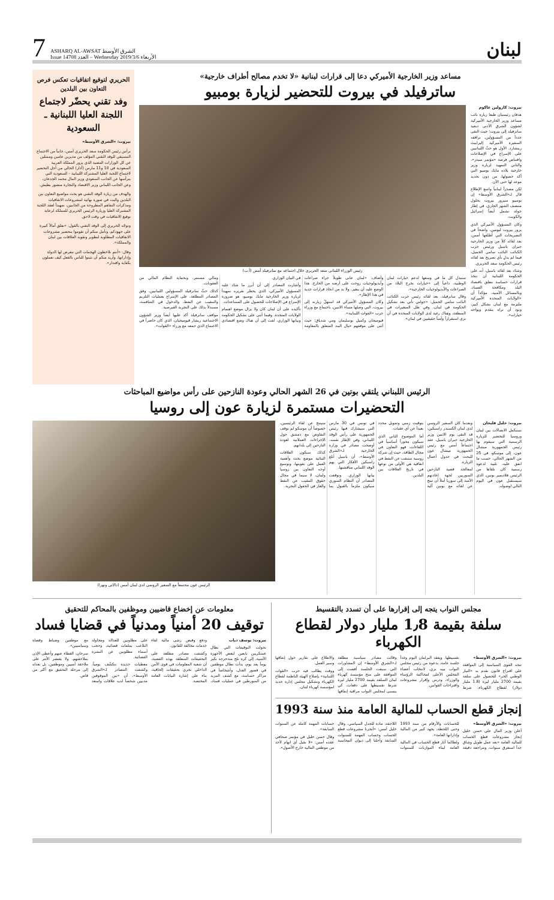لبنان
7 ASHARQ AL-AWSAT الشرق الأوسط
Issue 14708 العدد – Wednesday 2019/3/6 الأربعاء
مساعد وزير الخارجية الأميركي دعا إلى قرارات لبنانية «لا تخدم مصالح أطراف خارجية»
ساترفيلد في بيروت للتحضير لزيارة بومبيو
بيروت: كارولين عاكوم
هدفان رئيسيان طبعا زيارة نائب مساعد وزير الخارجية الأميركية لشؤون الشرق الأدنى ديفيد ساترفيلد إلى بيروت؛ حيث التقى عدداً من المسؤولين، ترافقه السفيرة الأميركية إليزابيث ريتشارد. الأول هو حثّ اللبنانيين على الإسراع في الإصلاحات واقتناص فرصة «مؤتمر سيدر»، والثاني التمهيد لزيارة وزير خارجية بلاده مايك بومبيو التي أكد حصولها، من دون تحديد موعد لها حتى الآن.
لكن مصدراً لبنانياً واسع الإطلاع قال لـ«الشرق الأوسط» إن بومبيو سيزور بيروت بحلول منتصف الشهر الجاري، في إطار جولة تشمل أيضاً إسرائيل والكويت.
وكان المسؤول الأميركي الذي يزور بيروت ليومين، واضحاً في التصريحات التي أطلقها أمس، بعد لقائه كلاً من وزير الخارجية جبران باسيل ورئيس حزب الكتائب النائب سامي الجميل، فيما لم يدلِ بأي تصريح بعد لقائه رئيس الحكومة سعد الحريري.
وشدّد بعد لقائه باسيل، أنه على الحكومة اللبنانية أن تتخذ قرارات حساسة تتعلق باقتصاد البلد ومكافحة الفساد، وبالمسائل الأمنية، مؤكداً أن «الولايات المتحدة الأميركية ملتزمة مع لبنان بشكل كبير، وتود أن تراه يتقدم ويواجه خياراته».
رئيس الوزراء اللبناني سعد الحريري خلال اجتماعه مع ساترفيلد أمس (أ.ب)
ستبذل كل ما في وسعها لدعم خيارات لبنان الوطنية، داعياً إلى «خيارات تخرج البلاد من الصراعات والأيديولوجيات الخارجية».
وقال ساترفيلد، بعد لقائه رئيس حزب الكتائب النائب سامي الجميل: «جولتي تأتي بعد تشكيل الحكومة في لبنان، وفي ظل المتغيرات في المنطقة، وهناك رغبة لدى الولايات المتحدة في أن ترى استقراراً وأمناً حقيقيين في لبنان».
وأضاف: «لبنان عانى طويلاً جراء صراعات وأيديولوجيات زوجت على أرضه من الخارج. هذا الوضع عليه أن يتغير، ولا بد من اتخاذ قرارات جدية في هذا الإطار».
وكان المسؤول الأميركي قد استهلّ زيارته إلى بيروت، التي وصلها مساء الاثنين، باجتماع مع وزراء حزب «القوات اللبنانية».
قيوميجان وكميل بوسليمان ومي شدياق؛ حيث أثنى على موقفهم حيال البند المتعلق بالمقاومة في البيان الوزاري.
وأشارت المصادر إلى أن أبرز ما شدّد عليه المسؤول الأميركي، الذي يحضّر تقريره تمهيداً لزيارة وزير الخارجية مايك بومبيو، هو ضرورة الإسراع في الإصلاحات للحصول على المساعدات.
تأكيده على أن لبنان كان ولا يزال موضع اهتمام الولايات المتحدة. وفيما أثنى على تشكيل الحكومة وبيانها الوزاري، لفت إلى أن هناك وضع اقتصادي ومالي مستمر، وبحماية النظام المالي من العقوبات.
كذلك حثّ ساترفيلد المسؤولين اللبنانيين، وفق المصادر المطلعة، على الإسراع بعمليات التلزيم والتنقيب عن النفط، والدخول في المنافسة، مستدلاً بذلك على التجربة القبرصية.
مواقف ساترفيلد أكد عليها أيضاً وزير الشؤون الاجتماعية ريشار قيوميجيان، الذي كان حاضراً في الاجتماع الذي جمعه مع وزراء «القوات».
الحريري لتوقيع اتفاقيات تعكس فرص التعاون بين البلدين
وفد تقني يحضّر لاجتماع اللجنة العليا اللبنانية ـ السعودية
بيروت: «الشرق الأوسط»
ترأس رئيس الحكومة سعد الحريري أمس، جانباً من الاجتماع التنسيقي للوفد التقني المؤلف من مديرين عامين وممثلين عن كل الوزارات المعنية الذي يزور المملكة العربية السعودية في 10 و11 مارس (آذار) الحالي من أجل التحضير لاجتماع اللجنة العليا المشتركة اللبنانية - السعودية التي يترأسها عن الجانب السعودي وزير المال محمد الجدعان، وعن الجانب اللبناني وزير الاقتصاد والتجارة منصور بطيش.
والهدف من زيارة الوفد التقني هو بحث مواضيع التعاون بين البلدين والبت في صورة نهائية لمشروعات الاتفاقيات ومذكرات التفاهم المطروحة من الجانبين، تمهيداً لعقد اللجنة المشتركة العليا وزيارة الرئيس الحريري للمملكة لرعاية توقيع الاتفاقيات في وقت لاحق.
وتوجّه الحريري إلى الوفد التقني بالقول: «نعلق آمالاً كبيرة على جهودكم، ونأمل منكم أن تقوموا بتحضير مشروعات الاتفاقيات المطلوبة لتطوير وتقوية العلاقات بين لبنان والمملكة».
وقال: «أنتم تلاحظون الهجمات التي تتعرض لها الدولة وإداراتها، وأريد منكم أن تثبتوا للناس بالفعل كيف تعملون بكفاية واقتدار».
الرئيس اللبناني يلتقي بوتين في 26 الشهر الحالي وعودة النازحين على رأس مواضيع المباحثات
التحضيرات مستمرة لزيارة عون إلى روسيا
بيروت: خليل فليحان
تستكمل الاتصالات بين لبنان وروسيا للتحضير للزيارة الرسمية التي سيقوم بها رئيس الجمهورية ميشال عون، إلى موسكو، في 25 من الشهر الحالي، حسب ما اتفق عليه، تلبية لدعوة رسمية كان تلقاها من الرئيس فلاديمير بوتين، الذي سيستقبل عون في اليوم التالي لوصوله.
وبعدما كان السفير الروسي لدى لبنان ألكسندر زاسبكين، قد التقى يوم الاثنين وزير الخارجية جبران باسيل، عقد اجتماعاً أمس مع رئيس الجمهورية ميشال عون للبحث في جدول أعمال الزيارة.
لمعالجة قضية النازحين السوريين لجهة إعادتهم الآمنة إلى سوريا أملاً أن تنتج عن لقائه مع بوتين آلية بتوقيت زمني وتمويل محدد بعيداً عن أي عقبات.
أما الموضوع الثاني الذي سيكون محوراً أساسياً في اللقاءات، فهو التعاون في مجال الطاقة، حيث إن شركة روسية ستنقب عن النفط في اتفاقية هي الأولى من نوعها في تاريخ العلاقات بين البلدين.
في تونس في 30 مارس التي سيشارك فيها رئيس الجمهورية على رأس الوفد اللبناني. وفي الإطار نفسه، أوضحت مصادر في وزارة الخارجية لـ«الشرق الأوسط»، أن باسيل أبلغ زاسبكين الأفكار التي يهم الوفد اللبناني مناقشتها.
بيانها الوزاري. وتوقعت المصادر أن النظام السوري سيكون ملزماً بالقبول بما سينتج عن لقاء الرئيسين، خصوصاً أن موسكو لم توقف التفاوض مع دمشق حول الإجراءات العملانية لعودة النازحين إلى بلداتهم.
كذلك ستكون العلاقات الثنائية موضع بحث وأهمية العمل على تقويتها، وتوسيع أوجه التعاون بين روسيا ولبنان، لا سيما في مجال حقوق التنقيب عن النفط والغاز في الحقول البحرية.
الرئيس عون مجتمعاً مع السفير الروسي لدى لبنان أمس (دالاتي ونهرا)
مجلس النواب يتجه إلى إقرارها على أن تسدد بالتقسيط
سلفة بقيمة 1٫8 مليار دولار لقطاع الكهرباء
بيروت: «الشرق الأوسط»
تتجه القوى السياسية إلى الموافقة على اقتراح قانون تقدم به «التيار الوطني الحر» للحصول على سلفة بقيمة 2700 مليار ليرة (1.8 مليار دولار) لقطاع الكهرباء، شرط تقسيطها. ويعقد البرلمان اليوم وغداً جلسة عامة، بدعوة من رئيس مجلس النواب نبيه بري، لانتخاب أعضاء المجلس الأعلى لمحاكمة الرؤساء والوزراء، ودرس وإقرار مشروعات واقتراحات القوانين.
وقالت مصادر سياسية مطلعة لـ«الشرق الأوسط» إن المشاورات التي سبقت الجلسة أفضت إلى الموافقة على منح مؤسسة كهرباء لبنان السلفة بقيمة 2700 مليار ليرة شرط تقسيطها على دفعات، كي يتسنى لمجلس النواب مراقبة إنفاقها والاطلاع على تقارير حول إنفاقها وسير العمل.
ووقت يطالب فيه حزب «القوات اللبنانية» بإصلاح الهيئة الناظمة لقطاع الكهرباء وتشكيل مجلس إدارة جديد لمؤسسة كهرباء لبنان.
إنجاز قطع الحساب للمالية العامة منذ سنة 1993
بيروت: «الشرق الأوسط»
أعلن وزير المال علي حسن خليل إنجاز مشروعات قطع الحساب للمالية العامة «بعد عمل طويل وشاق جداً استغرق سنوات، ومراجعة دقيقة للحسابات والأرقام من سنة 1993 وحتى اللحظة، بجهد كبير من المالية وإداراتها العامة».
ولطالما أثار قطع الحساب في المالية العامة لبناء الموازنات للسنوات اللاحقة، مادة للجدل السياسي. وقال خليل أمس: «أنجزنا مشروعات قطع الحساب وحساب المهمة للسنوات السابقة وأحلنا إلى ديوان المحاسبة حسابات المهمة كاملة عن السنوات السابقة».
وقال حسن خليل في مؤتمر صحافي عقده أمس: «لا نقبل أي اتهام لأحد من موظفي المالية خارج الأصول».
معلومات عن إخضاع قاضيين وموظفين بالمحاكم للتحقيق
توقيف 20 أمنياً ومدنياً في قضايا فساد
بيروت: يوسف دياب
تحولت التوقيفات التي تطال عسكريين تابعين لبعض الأجهزة الأمنية، إلى كرة ثلج متدحرجة تكبر يوماً بعد يوم، بدأت تطال موظفين في قصور العدل، وأشخاصاً في مراكز حساسة، مع كشف المزيد من المتورطين في عمليات فساد، ودفع وقبض رشى مالية لقاء خدمات مخالفة للقانون.
وكشفت مصادر مطلعة على التحقيقات المتعلقة بهذه القضية، أن شعبة المعلومات في قوى الأمن الداخلي تجري تحقيقات إلحاقية، بناء على إشارة النيابات العامة المختصة.
على مطلوبين للعدالة ومحاولة التلاعب بملفات قضائية، وحجب أسماء مطلوبين عن النشرة القضائية.
معطيات جديدة تتكشّف يومياً، وكشفت المصادر لـ«الشرق الأوسط»، أن «بين الموقوفين مدنيين شخصاً لديه علاقات واسعة مع موظفين وضباط وقضاة وسياسيين».
سرحان، الغطاء عنهم وأعطى الإذن بملاحقتهم. ولا يقتصر الأمر على ملاحقة أمنيين وموظفين، بل تعداه إلى مرحلة التحقيق مع أكثر من قاض.